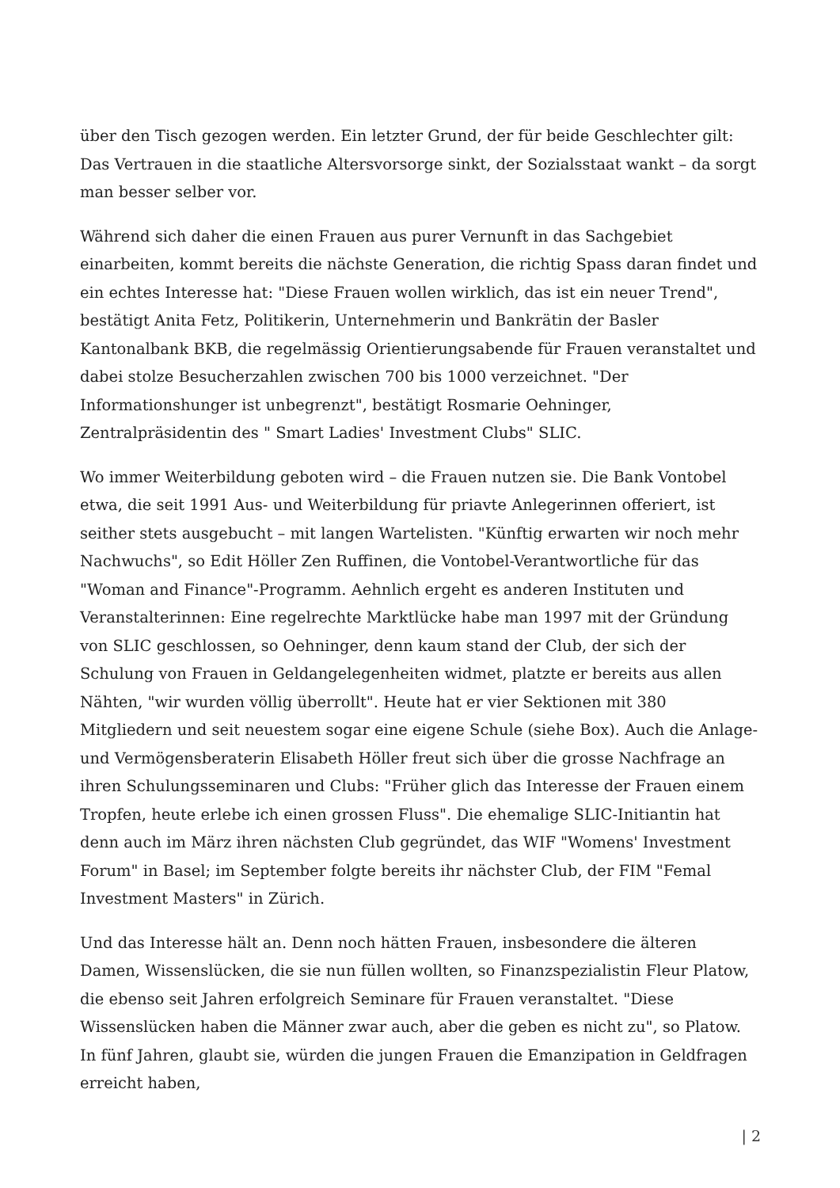über den Tisch gezogen werden. Ein letzter Grund, der für beide Geschlechter gilt: Das Vertrauen in die staatliche Altersvorsorge sinkt, der Sozialsstaat wankt – da sorgt man besser selber vor.
Während sich daher die einen Frauen aus purer Vernunft in das Sachgebiet einarbeiten, kommt bereits die nächste Generation, die richtig Spass daran findet und ein echtes Interesse hat: "Diese Frauen wollen wirklich, das ist ein neuer Trend", bestätigt Anita Fetz, Politikerin, Unternehmerin und Bankrätin der Basler Kantonalbank BKB, die regelmässig Orientierungsabende für Frauen veranstaltet und dabei stolze Besucherzahlen zwischen 700 bis 1000 verzeichnet. "Der Informationshunger ist unbegrenzt", bestätigt Rosmarie Oehninger, Zentralpräsidentin des " Smart Ladies' Investment Clubs" SLIC.
Wo immer Weiterbildung geboten wird – die Frauen nutzen sie. Die Bank Vontobel etwa, die seit 1991 Aus- und Weiterbildung für priavte Anlegerinnen offeriert, ist seither stets ausgebucht – mit langen Wartelisten. "Künftig erwarten wir noch mehr Nachwuchs", so Edit Höller Zen Ruffinen, die Vontobel-Verantwortliche für das "Woman and Finance"-Programm. Aehnlich ergeht es anderen Instituten und Veranstalterinnen: Eine regelrechte Marktlücke habe man 1997 mit der Gründung von SLIC geschlossen, so Oehninger, denn kaum stand der Club, der sich der Schulung von Frauen in Geldangelegenheiten widmet, platzte er bereits aus allen Nähten, "wir wurden völlig überrollt". Heute hat er vier Sektionen mit 380 Mitgliedern und seit neuestem sogar eine eigene Schule (siehe Box). Auch die Anlage- und Vermögensberaterin Elisabeth Höller freut sich über die grosse Nachfrage an ihren Schulungsseminaren und Clubs: "Früher glich das Interesse der Frauen einem Tropfen, heute erlebe ich einen grossen Fluss". Die ehemalige SLIC-Initiantin hat denn auch im März ihren nächsten Club gegründet, das WIF "Womens' Investment Forum" in Basel; im September folgte bereits ihr nächster Club, der FIM "Femal Investment Masters" in Zürich.
Und das Interesse hält an. Denn noch hätten Frauen, insbesondere die älteren Damen, Wissenslücken, die sie nun füllen wollten, so Finanzspezialistin Fleur Platow, die ebenso seit Jahren erfolgreich Seminare für Frauen veranstaltet. "Diese Wissenslücken haben die Männer zwar auch, aber die geben es nicht zu", so Platow. In fünf Jahren, glaubt sie, würden die jungen Frauen die Emanzipation in Geldfragen erreicht haben,
| 2